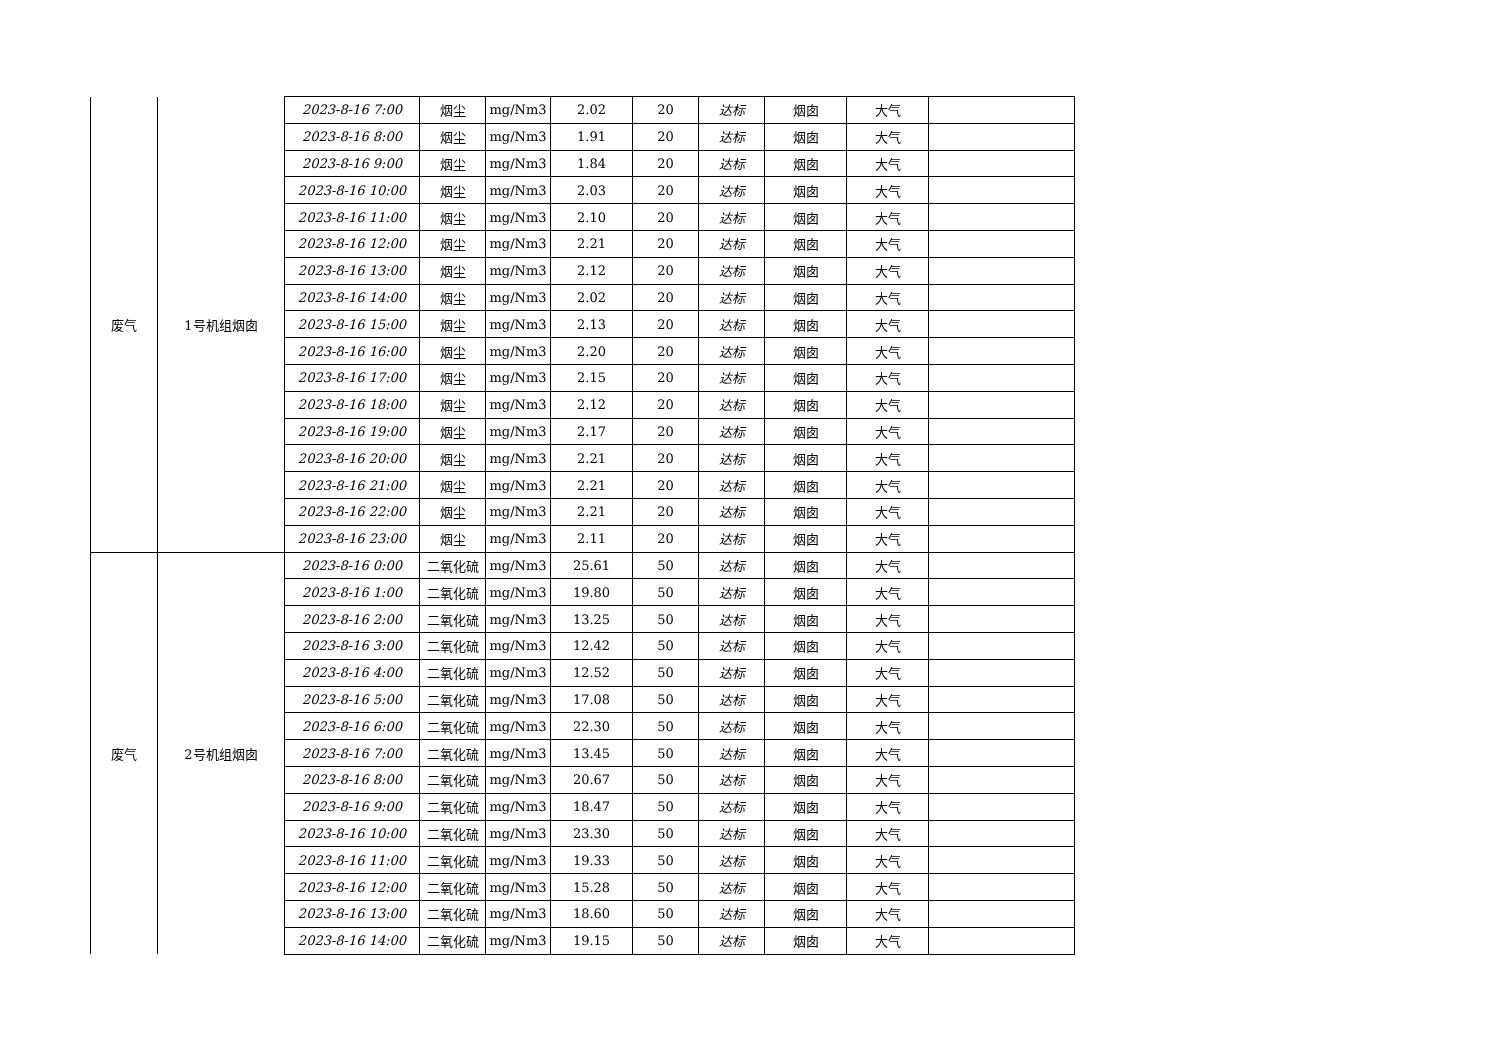| 废气 | 1号机组烟囱 | 2023-8-16 7:00 | 烟尘 | mg/Nm3 | 2.02 | 20 | 达标 | 烟囱 | 大气 | |
| | | 2023-8-16 8:00 | 烟尘 | mg/Nm3 | 1.91 | 20 | 达标 | 烟囱 | 大气 | |
| | | 2023-8-16 9:00 | 烟尘 | mg/Nm3 | 1.84 | 20 | 达标 | 烟囱 | 大气 | |
| | | 2023-8-16 10:00 | 烟尘 | mg/Nm3 | 2.03 | 20 | 达标 | 烟囱 | 大气 | |
| | | 2023-8-16 11:00 | 烟尘 | mg/Nm3 | 2.10 | 20 | 达标 | 烟囱 | 大气 | |
| | | 2023-8-16 12:00 | 烟尘 | mg/Nm3 | 2.21 | 20 | 达标 | 烟囱 | 大气 | |
| | | 2023-8-16 13:00 | 烟尘 | mg/Nm3 | 2.12 | 20 | 达标 | 烟囱 | 大气 | |
| | | 2023-8-16 14:00 | 烟尘 | mg/Nm3 | 2.02 | 20 | 达标 | 烟囱 | 大气 | |
| | | 2023-8-16 15:00 | 烟尘 | mg/Nm3 | 2.13 | 20 | 达标 | 烟囱 | 大气 | |
| | | 2023-8-16 16:00 | 烟尘 | mg/Nm3 | 2.20 | 20 | 达标 | 烟囱 | 大气 | |
| | | 2023-8-16 17:00 | 烟尘 | mg/Nm3 | 2.15 | 20 | 达标 | 烟囱 | 大气 | |
| | | 2023-8-16 18:00 | 烟尘 | mg/Nm3 | 2.12 | 20 | 达标 | 烟囱 | 大气 | |
| | | 2023-8-16 19:00 | 烟尘 | mg/Nm3 | 2.17 | 20 | 达标 | 烟囱 | 大气 | |
| | | 2023-8-16 20:00 | 烟尘 | mg/Nm3 | 2.21 | 20 | 达标 | 烟囱 | 大气 | |
| | | 2023-8-16 21:00 | 烟尘 | mg/Nm3 | 2.21 | 20 | 达标 | 烟囱 | 大气 | |
| | | 2023-8-16 22:00 | 烟尘 | mg/Nm3 | 2.21 | 20 | 达标 | 烟囱 | 大气 | |
| | | 2023-8-16 23:00 | 烟尘 | mg/Nm3 | 2.11 | 20 | 达标 | 烟囱 | 大气 | |
| 废气 | 2号机组烟囱 | 2023-8-16 0:00 | 二氧化硫 | mg/Nm3 | 25.61 | 50 | 达标 | 烟囱 | 大气 | |
| | | 2023-8-16 1:00 | 二氧化硫 | mg/Nm3 | 19.80 | 50 | 达标 | 烟囱 | 大气 | |
| | | 2023-8-16 2:00 | 二氧化硫 | mg/Nm3 | 13.25 | 50 | 达标 | 烟囱 | 大气 | |
| | | 2023-8-16 3:00 | 二氧化硫 | mg/Nm3 | 12.42 | 50 | 达标 | 烟囱 | 大气 | |
| | | 2023-8-16 4:00 | 二氧化硫 | mg/Nm3 | 12.52 | 50 | 达标 | 烟囱 | 大气 | |
| | | 2023-8-16 5:00 | 二氧化硫 | mg/Nm3 | 17.08 | 50 | 达标 | 烟囱 | 大气 | |
| | | 2023-8-16 6:00 | 二氧化硫 | mg/Nm3 | 22.30 | 50 | 达标 | 烟囱 | 大气 | |
| | | 2023-8-16 7:00 | 二氧化硫 | mg/Nm3 | 13.45 | 50 | 达标 | 烟囱 | 大气 | |
| | | 2023-8-16 8:00 | 二氧化硫 | mg/Nm3 | 20.67 | 50 | 达标 | 烟囱 | 大气 | |
| | | 2023-8-16 9:00 | 二氧化硫 | mg/Nm3 | 18.47 | 50 | 达标 | 烟囱 | 大气 | |
| | | 2023-8-16 10:00 | 二氧化硫 | mg/Nm3 | 23.30 | 50 | 达标 | 烟囱 | 大气 | |
| | | 2023-8-16 11:00 | 二氧化硫 | mg/Nm3 | 19.33 | 50 | 达标 | 烟囱 | 大气 | |
| | | 2023-8-16 12:00 | 二氧化硫 | mg/Nm3 | 15.28 | 50 | 达标 | 烟囱 | 大气 | |
| | | 2023-8-16 13:00 | 二氧化硫 | mg/Nm3 | 18.60 | 50 | 达标 | 烟囱 | 大气 | |
| | | 2023-8-16 14:00 | 二氧化硫 | mg/Nm3 | 19.15 | 50 | 达标 | 烟囱 | 大气 | |